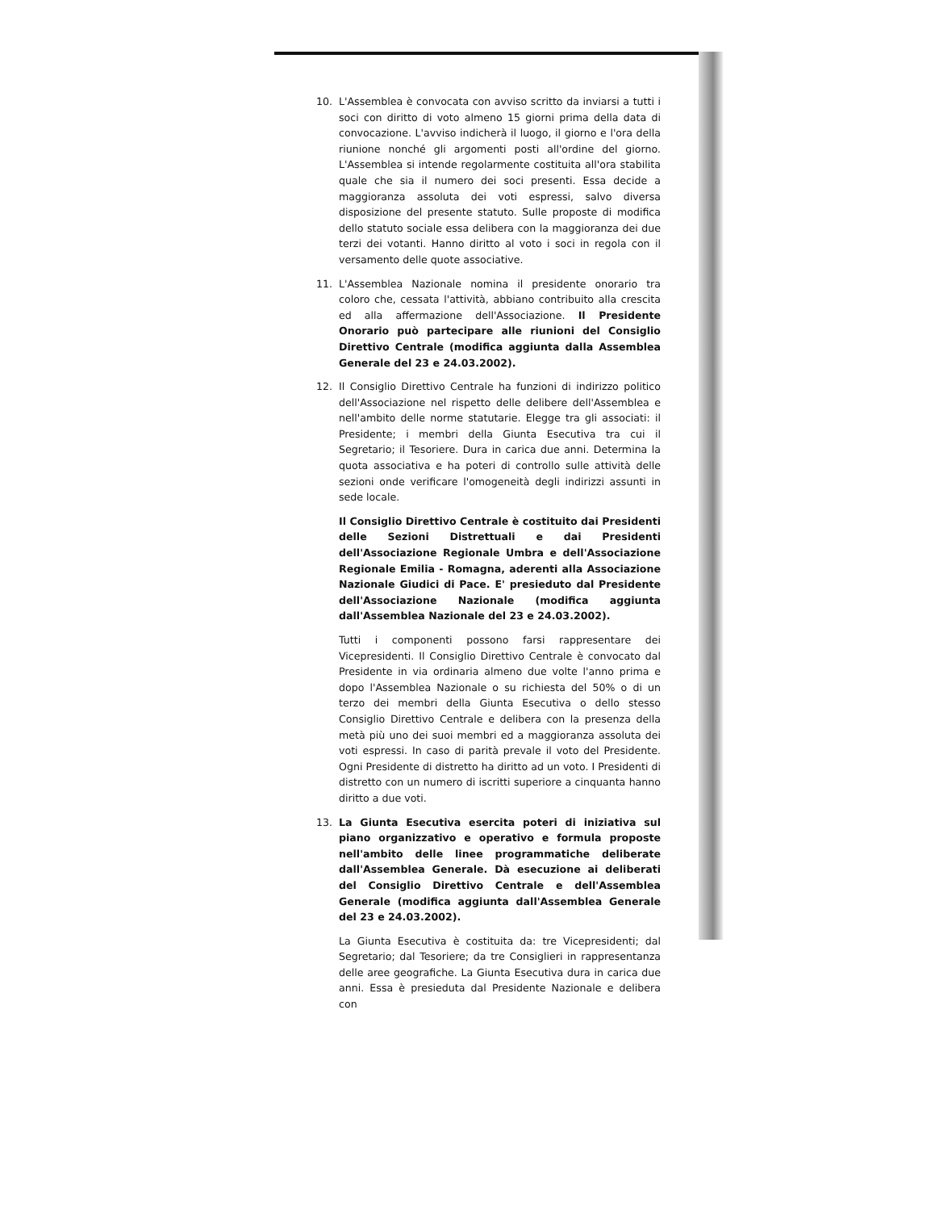10. L'Assemblea è convocata con avviso scritto da inviarsi a tutti i soci con diritto di voto almeno 15 giorni prima della data di convocazione. L'avviso indicherà il luogo, il giorno e l'ora della riunione nonché gli argomenti posti all'ordine del giorno. L'Assemblea si intende regolarmente costituita all'ora stabilita quale che sia il numero dei soci presenti. Essa decide a maggioranza assoluta dei voti espressi, salvo diversa disposizione del presente statuto. Sulle proposte di modifica dello statuto sociale essa delibera con la maggioranza dei due terzi dei votanti. Hanno diritto al voto i soci in regola con il versamento delle quote associative.
11. L'Assemblea Nazionale nomina il presidente onorario tra coloro che, cessata l'attività, abbiano contribuito alla crescita ed alla affermazione dell'Associazione. Il Presidente Onorario può partecipare alle riunioni del Consiglio Direttivo Centrale (modifica aggiunta dalla Assemblea Generale del 23 e 24.03.2002).
12. Il Consiglio Direttivo Centrale ha funzioni di indirizzo politico dell'Associazione nel rispetto delle delibere dell'Assemblea e nell'ambito delle norme statutarie. Elegge tra gli associati: il Presidente; i membri della Giunta Esecutiva tra cui il Segretario; il Tesoriere. Dura in carica due anni. Determina la quota associativa e ha poteri di controllo sulle attività delle sezioni onde verificare l'omogeneità degli indirizzi assunti in sede locale.
Il Consiglio Direttivo Centrale è costituito dai Presidenti delle Sezioni Distrettuali e dai Presidenti dell'Associazione Regionale Umbra e dell'Associazione Regionale Emilia - Romagna, aderenti alla Associazione Nazionale Giudici di Pace. E' presieduto dal Presidente dell'Associazione Nazionale (modifica aggiunta dall'Assemblea Nazionale del 23 e 24.03.2002).
Tutti i componenti possono farsi rappresentare dei Vicepresidenti. Il Consiglio Direttivo Centrale è convocato dal Presidente in via ordinaria almeno due volte l'anno prima e dopo l'Assemblea Nazionale o su richiesta del 50% o di un terzo dei membri della Giunta Esecutiva o dello stesso Consiglio Direttivo Centrale e delibera con la presenza della metà più uno dei suoi membri ed a maggioranza assoluta dei voti espressi. In caso di parità prevale il voto del Presidente. Ogni Presidente di distretto ha diritto ad un voto. I Presidenti di distretto con un numero di iscritti superiore a cinquanta hanno diritto a due voti.
13. La Giunta Esecutiva esercita poteri di iniziativa sul piano organizzativo e operativo e formula proposte nell'ambito delle linee programmatiche deliberate dall'Assemblea Generale. Dà esecuzione ai deliberati del Consiglio Direttivo Centrale e dell'Assemblea Generale (modifica aggiunta dall'Assemblea Generale del 23 e 24.03.2002).
La Giunta Esecutiva è costituita da: tre Vicepresidenti; dal Segretario; dal Tesoriere; da tre Consiglieri in rappresentanza delle aree geografiche. La Giunta Esecutiva dura in carica due anni. Essa è presieduta dal Presidente Nazionale e delibera con